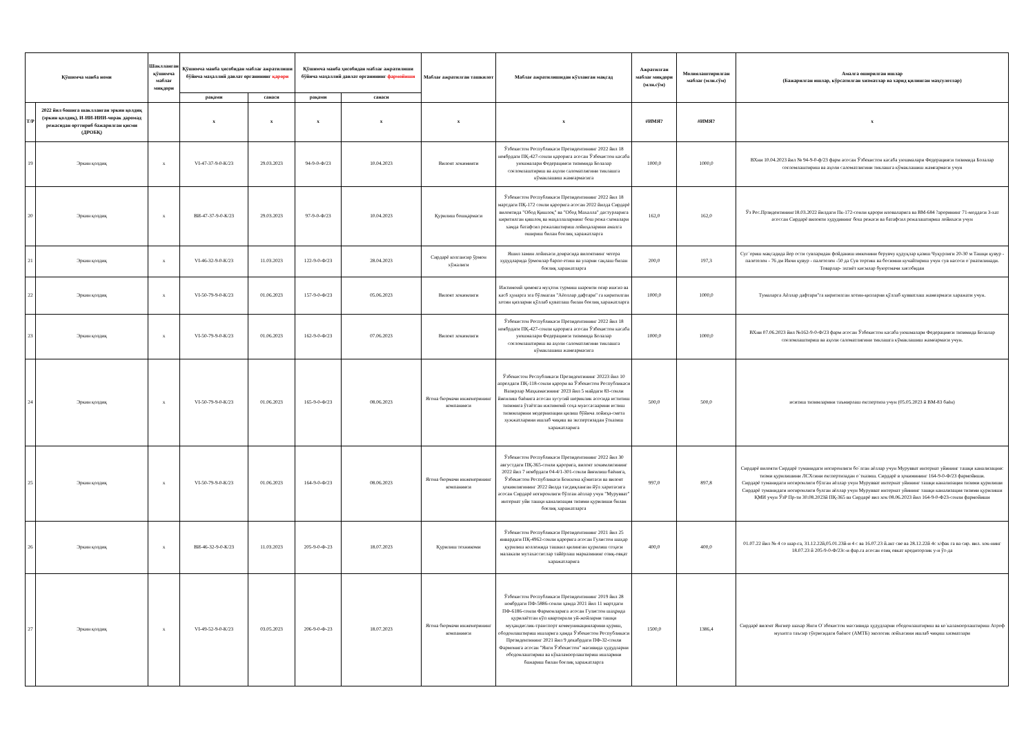| Қўшимча манба номи | | Шаклланган қўшимча маблағ миқдори | Қўшимча манба ҳисобидан маблағ ажратилиши бўйича маҳаллий давлат органининг қарори | | Қўшимча манба ҳисобидан маблағ ажратилиши бўйича маҳаллий давлат органининг фармойиши | | Маблағ ажратилган ташкилот | Маблағ ажратилишидан кўзланган мақсад | Ажратилган маблағ миқдори (млн.сўм) | Молиялаштирилган маблағ (млн.сўм) | Амалга оширилган ишлар (Бажарилган ишлар, кўрсатилган хизматлар ва харид қилинган маҳсулотлар) |
| --- | --- | --- | --- | --- | --- | --- | --- | --- | --- | --- | --- |
| | | | рақами | санаси | рақами | санаси | | | | | |
| Т/Р | 2022 йил бошига шаклланган эркин қолдиқ (эркин қолдиқ), И-ИИ-ИИИ-чорак даромад режасидан орттириб бажарилган қисми (ДРОБҚ) | | х | х | х | х | х | х | #ИМЯ? | #ИМЯ? | х |
| 19 | Эркин қолдиқ | х | VI-47-37-9-0-К/23 | 29.03.2023 | 94-9-0-Ф/23 | 10.04.2023 | Вилоят хокимияти | Ўзбекистон Республикаси Президентининг 2022 йил 18 ноябрдаги ПҚ-427-сонли қарорига асосан Ўзбекистон касаба уюшмалари Федерацияси тизимида Болалар соғломлаштириш ва аҳоли саломатлигини тиклашга кўмаклашиш жамғармасига | 1000,0 | 1000,0 | ВХни 10.04.2023 йил № 94-9-0-ф/23 фарм асосан Ўзбекистон касаба уюшмалари Федерацияси тизимида Болалар соғломлаштириш ва аҳоли саломатлигини тиклашга кўмаклашиш жамғармаси учун |
| 20 | Эркин қолдиқ | х | ВИ-47-37-9-0-К/23 | 29.03.2023 | 97-9-0-Ф/23 | 10.04.2023 | Қурилиш бошқармаси | Ўзбекистон Республикаси Президентининг 2022 йил 18 мартдаги ПҚ-172 сонли қарорига асосан 2022 йилда Сирдарё вилоятида "Обод Қишлоқ" ва "Обод Махалла" дастурларига киритилган қишлоқ ва маҳаллаларнинг бош режа схемалари хамда батафсил режалаштириш лойиҳаларини амалга ошириш билан боғлиқ харажатларга | 162,0 | 162,0 | Ўз Рес.Прзидентининг18.03.2022 йилдаги Пк-172-сонли қарори иловаларига ва ВМ-684 ?арорининг 71-моддаси 3-хат асоссан Сирдарё вилояти худудининг бош режаси ва батафсил режалаштириш лойихаси учун |
| 21 | Эркин қолдиқ | х | VI-46-32-9-0-К/23 | 11.03.2023 | 122-9-0-Ф/23 | 28.04.2023 | Сирдарё колгансир ўрмон хўжалиги | Яшил замин лойихаси доирасида вилоятнинг чегера худудларида ўрмонлар барпо етиш ва уларни сақлаш билан боғлиқ харажатларга | 200,0 | 197,3 | Суг`ориш мақсадида йер ости сувларидан фойданиш имконини берувчу қудуқлар қазиш Чуқурлиги 20-30 м Ташқи қувур - палетелен - 76 дм Икчи қувур - палетелен -50 да Сув тортиш ва босимни кучайтириш учун сув насоси о`рнатилинади. Товарлар- эхтиёт кисмлар буюртмачи хисобидан |
| 22 | Эркин қолдиқ | х | VI-50-79-9-0-К/23 | 01.06.2023 | 157-9-0-Ф/23 | 05.06.2023 | Вилоят хокимлиги | Ижтимоий ҳимояга муҳтож турмиш шароити оғир ишсиз ва касб ҳунарга эга бўлмаган "Аёоллар дафтари" га киритилган хотин қизларни қўллаб қуватлаш билан боғлиқ харажатларга | 1000,0 | 1000,0 | Тумаларга Аёллар дафтари"га киритилган хотин-қизларни қўллаб қувватлаш жамғармаси харажати учун. |
| 23 | Эркин қолдиқ | х | VI-50-79-9-0-К/23 | 01.06.2023 | 162-9-0-Ф/23 | 07.06.2023 | Вилоят хокимлиги | Ўзбекистон Республикаси Президентининг 2022 йил 18 ноябрдаги ПҚ-427-сонли қарорига асосан Ўзбекистон касаба уюшмалари Федерацияси тизимида Болалар соғломлаштириш ва аҳоли саломатлигини тиклашга кўмаклашиш жамғармасига | 1000,0 | 1000,0 | ВХни 07.06.2023 йил №162-9-0-Ф/23 фарм асосан Ўзбекистон касаба уюшмалари Федерацияси тизимида Болалар соғломлаштириш ва аҳоли саломатлигини тиклашга кўмаклашиш жамғармаси учун. |
| 24 | Эркин қолдиқ | х | VI-50-79-9-0-К/23 | 01.06.2023 | 165-9-0-Ф/23 | 08.06.2023 | Ягона бюрмачи инженерининг компанияси | Ўзбекистон Республикаси Президентининг 20223 йил 10 апрелдаги ПҚ-118-сонли қарори ва Ўзбекистон Республикаси Вазирлар Маҳкамасининг 2023 йил 5 майдаги 83-сонли йиғилиш баёнига асосан хусусий шериклик асосида иститиш тизимига ўтаётган ижтимоий соҳа муассасаарини истиш тизимларини модернизация қилиш бўйича лойиҳа-смета хужжатларини ишлаб чиқиш ва экспертизадан ўтказиш харажатларига | 500,0 | 500,0 | иситиш тизимларини таъмирлаш експертиза учун (05.05.2023 й ВМ-83 баён) |
| 25 | Эркин қолдиқ | х | VI-50-79-9-0-К/23 | 01.06.2023 | 164-9-0-Ф/23 | 08.06.2023 | Ягона бюрмачи инженерининг компанияси | Ўзбекистон Республикаси Президентининг 2022 йил 30 августдаги ПҚ-365-сонли қарорига, вилоят хокимлигининг 2022 йил 7 ноябрдаги 04-4/1-301-сонли йиғилиш баёнига, Ўзбекистон Республикаси Божхона қўмитаси ва вилоят ҳокимлигининг 2022 йилда тасдиқланган йўл харитасига асосан Сирдарё ногиронлиги бўлган аёллар учун "Мурувват" интернат уйи ташқи канализация тизими қурилиши билан боғлиқ харажатларга | 997,0 | 897,8 | Сирдарё вилояти Сирдарё туманидаги ногиронлиги бо`лган аёллар учун Мурувват интернат уйининг ташқи канализацияс тизми қурилишини ЛСХсини експертизадан о`тказиш. Сирдарё в ҳокимининг 164-9-0-Ф/23 фармойиши. Сирдарё туманидаги ногиронлиги бўлган аёллар учун Мурувват интернат уйининг ташқи канализация тизими қурилиши Сирдарё туманидаги ногиронлиги булган аёллар учун Мурувват интернат уйининг ташқи канализация тизими қурилиши ҚМИ учун ЎзР Пр-ти 30.08.2023й ПҚ-365 ва Сирдарё вил хок 08.06.2023 йил 164-9-0-Ф23-сонли фармойиши |
| 26 | Эркин қолдиқ | х | ВИ-46-32-9-0-К/23 | 11.03.2023 | 205-9-0-Ф-23 | 18.07.2023 | Қурилиш техникоми | Ўзбекистон Республикаси Президентининг 2021 йил 25 январдаги ПҚ-4962-сонли қарорига асосан Гулистон шаҳар қурилиш коллежида ташкил қилинган қурилиш соҳаси малакали мутахассислар тайёрлаш марказининг озиқ-овқат харажатларига | 400,0 | 400,0 | 01.07.22 йил № 4 со шар-га, 31.12.22й,05.01.23й-и 4 с ва 16.07.23 й.акт све ва 28.12.22й 4с х/фак га ва сир. вил. хок-нинг 18.07.23 й 205-9-0-Ф/23с-и фар.га асосан озиқ овкат кредиторлик у-н ўт-да |
| 27 | Эркин қолдиқ | х | VI-49-52-9-0-К/23 | 03.05.2023 | 206-9-0-Ф-23 | 18.07.2023 | Ягона бюрмачи инженерининг компанияси | Ўзбекистон Республикаси Президентининг 2019 йил 28 ноябрдаги ПФ-5886-сонли ҳамда 2021 йил 11 мартдаги ПФ-6186-сонли Фармонларига асосан Гулистон шаҳрида қурилаётган кўп квартирали уй-жойларни ташқи муҳандислик-транспорт коммуникацияларини қуриш, ободонлаштириш ишларига ҳамда Ўзбекистон Республикаси Президентининг 2021 йил 9 декабрдаги ПФ-32-сонли Фармонига асосан "Янги Ўзбекистон" масивида ҳудудларни ободонлаштириш ва кўкаламзорлаштириш ишларини бажариш билан боғлиқ харажатларга | 1500,0 | 1386,4 | Сирдарё вилоят Янгиер шахар Янги О`збекистон массивида ҳудудларни ободонлаштириш ва ко`каламзорлаштириш Атроф мухитга таъсир тўғрисидаги баёнот (АМТБ) экологик лойхасини ишлаб чиқиш хизматлари |